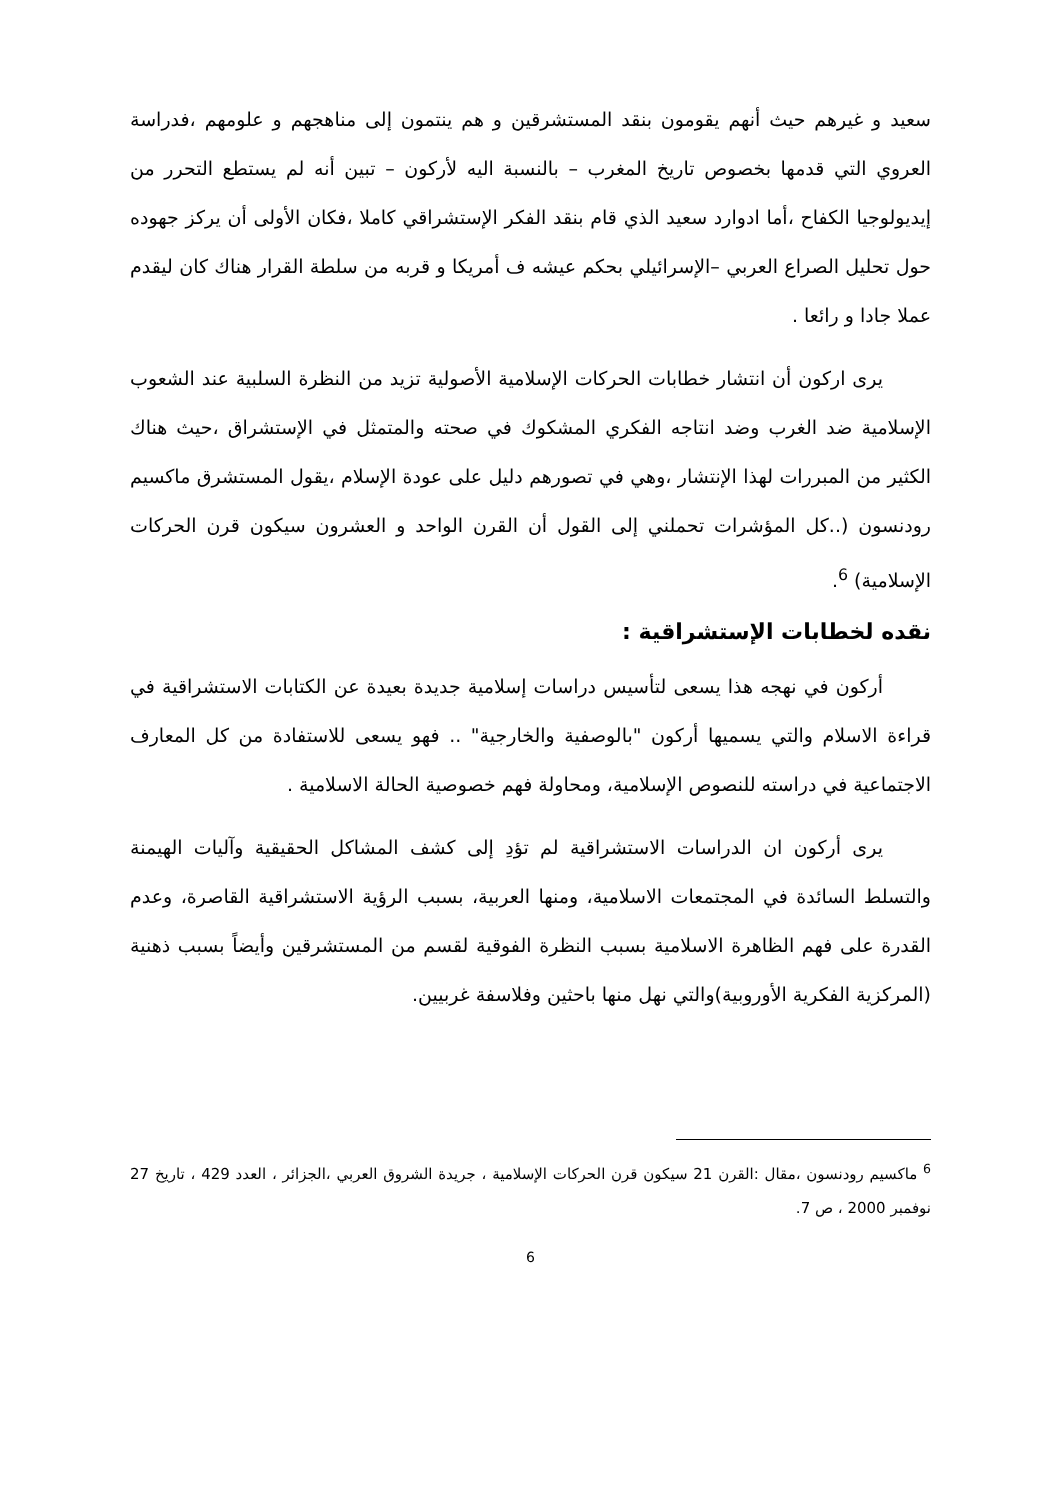سعيد و غيرهم حيث أنهم يقومون بنقد المستشرقين و هم ينتمون إلى مناهجهم و علومهم ،فدراسة العروي التي قدمها بخصوص تاريخ المغرب – بالنسبة اليه لأركون – تبين أنه لم يستطع التحرر من إيديولوجيا الكفاح ،أما ادوارد سعيد الذي قام بنقد الفكر الإستشراقي كاملا ،فكان الأولى أن يركز جهوده حول تحليل الصراع العربي –الإسرائيلي بحكم عيشه ف أمريكا و قربه من سلطة القرار هناك كان ليقدم عملا جادا و رائعا .
يرى اركون أن انتشار خطابات الحركات الإسلامية الأصولية تزيد من النظرة السلبية عند الشعوب الإسلامية ضد الغرب وضد انتاجه الفكري المشكوك في صحته والمتمثل في الإستشراق ،حيث هناك الكثير من المبررات لهذا الإنتشار ،وهي في تصورهم دليل على عودة الإسلام ،يقول المستشرق ماكسيم رودنسون (..كل المؤشرات تحملني إلى القول أن القرن الواحد و العشرون سيكون قرن الحركات الإسلامية) <sup>6</sup>.
نقده لخطابات الإستشراقية :
أركون في نهجه هذا يسعى لتأسيس دراسات إسلامية جديدة بعيدة عن الكتابات الاستشراقية في قراءة الاسلام والتي يسميها أركون "بالوصفية والخارجية" .. فهو يسعى للاستفادة من كل المعارف الاجتماعية في دراسته للنصوص الإسلامية، ومحاولة فهم خصوصية الحالة الاسلامية .
يرى أركون ان الدراسات الاستشراقية لم تؤدِ إلى كشف المشاكل الحقيقية وآليات الهيمنة والتسلط السائدة في المجتمعات الاسلامية، ومنها العربية، بسبب الرؤية الاستشراقية القاصرة، وعدم القدرة على فهم الظاهرة الاسلامية بسبب النظرة الفوقية لقسم من المستشرقين وأيضاً بسبب ذهنية (المركزية الفكرية الأوروبية)والتي نهل منها باحثين وفلاسفة غربيين.
<sup>6</sup> ماكسيم رودنسون ،مقال :القرن 21 سيكون قرن الحركات الإسلامية ، جريدة الشروق العربي ،الجزائر ، العدد 429 ، تاريخ 27 نوفمبر 2000 ، ص 7.
6